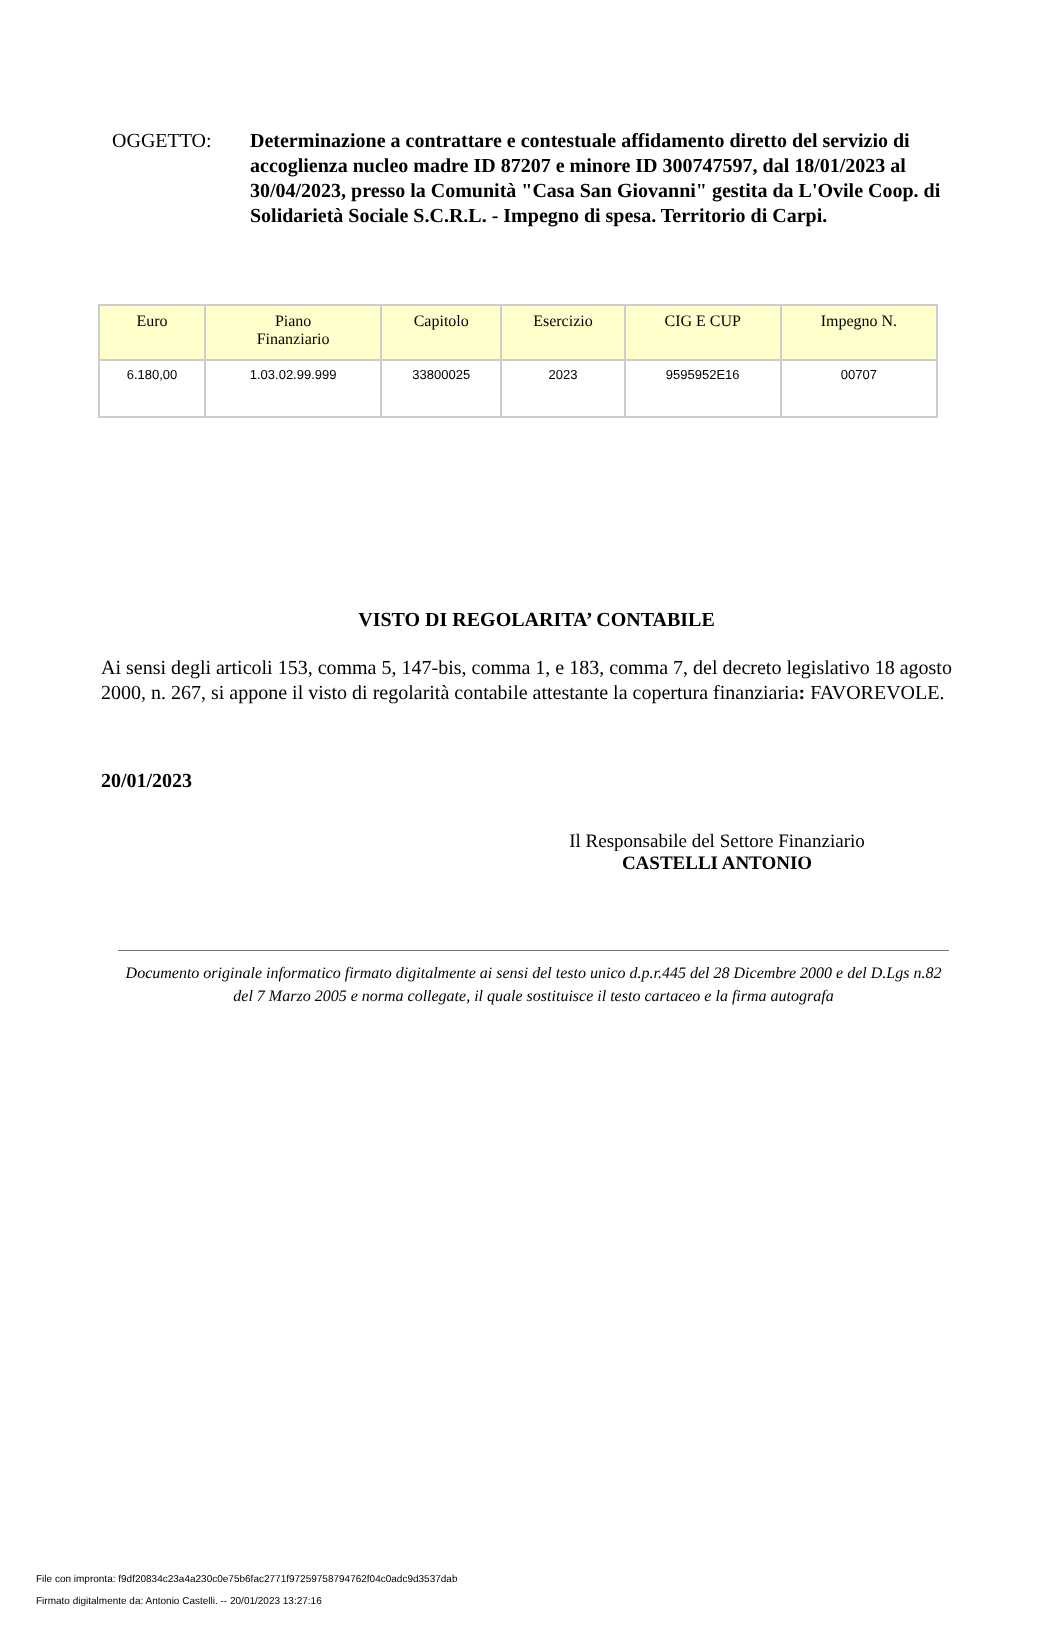OGGETTO: Determinazione a contrattare e contestuale affidamento diretto del servizio di accoglienza nucleo madre ID 87207 e minore ID 300747597, dal 18/01/2023 al 30/04/2023, presso la Comunità "Casa San Giovanni" gestita da L'Ovile Coop. di Solidarietà Sociale S.C.R.L. - Impegno di spesa. Territorio di Carpi.
| Euro | Piano Finanziario | Capitolo | Esercizio | CIG E CUP | Impegno N. |
| --- | --- | --- | --- | --- | --- |
| 6.180,00 | 1.03.02.99.999 | 33800025 | 2023 | 9595952E16 | 00707 |
VISTO DI REGOLARITA’ CONTABILE
Ai sensi degli articoli 153, comma 5, 147-bis, comma 1, e 183, comma 7, del decreto legislativo 18 agosto 2000, n. 267, si appone il visto di regolarità contabile attestante la copertura finanziaria: FAVOREVOLE.
20/01/2023
Il Responsabile del Settore Finanziario
CASTELLI ANTONIO
Documento originale informatico firmato digitalmente ai sensi del testo unico d.p.r.445 del 28 Dicembre 2000 e del D.Lgs n.82 del 7 Marzo 2005 e norma collegate, il quale sostituisce il testo cartaceo e la firma autografa
File con impronta: f9df20834c23a4a230c0e75b6fac2771f97259758794762f04c0adc9d3537dab
Firmato digitalmente da: Antonio Castelli. -- 20/01/2023 13:27:16